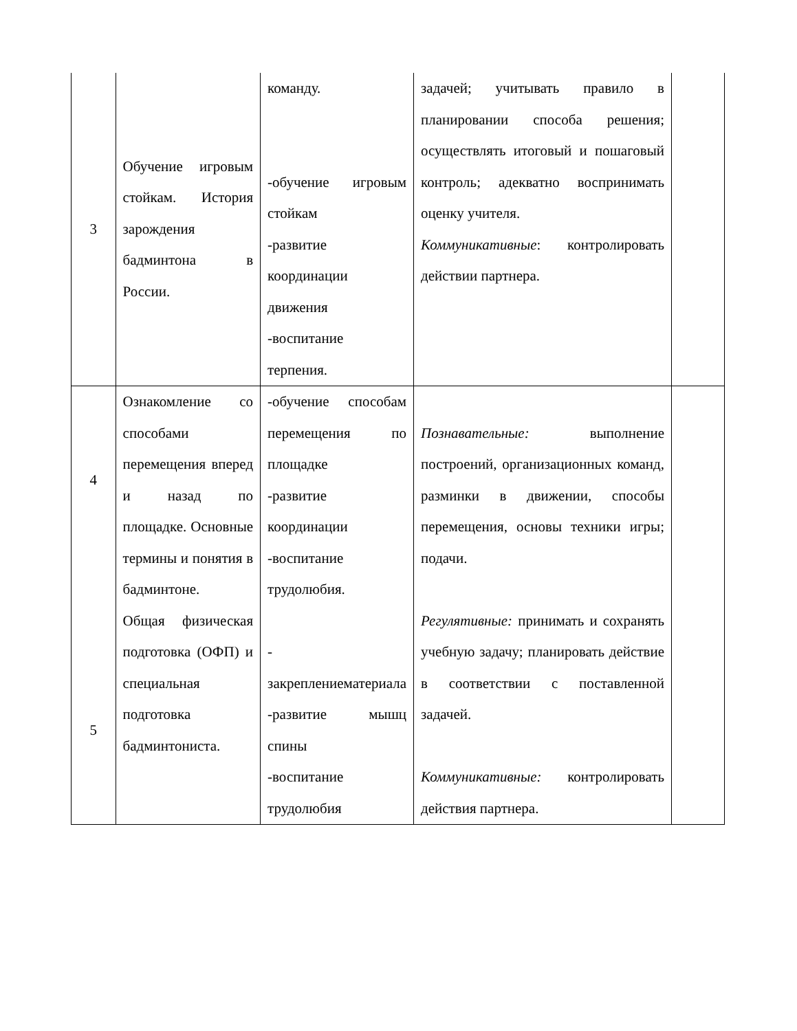| 3 | Обучение игровым стойкам. История зарождения бадминтона в России. | команду. -обучение игровым стойкам -развитие координации движения -воспитание терпения. | задачей; учитывать правило в планировании способа решения; осуществлять итоговый и пошаговый контроль; адекватно воспринимать оценку учителя. Коммуникативные : контролировать действии партнера. | |
| 4 5 | Ознакомление со способами перемещения вперед и назад по площадке. Основные термины и понятия в бадминтоне. Общая физическая подготовка (ОФП) и специальная подготовка бадминтониста. | -обучение способам перемещения по площадке -развитие координации -воспитание трудолюбия. - закреплениематериала -развитие мышц спины -воспитание трудолюбия | Познавательные: выполнение построений, организационных команд, разминки в движении, способы перемещения, основы техники игры; подачи. Регулятивные: принимать и сохранять учебную задачу; планировать действие в соответствии с поставленной задачей. Коммуникативные: контролировать действия партнера. | |